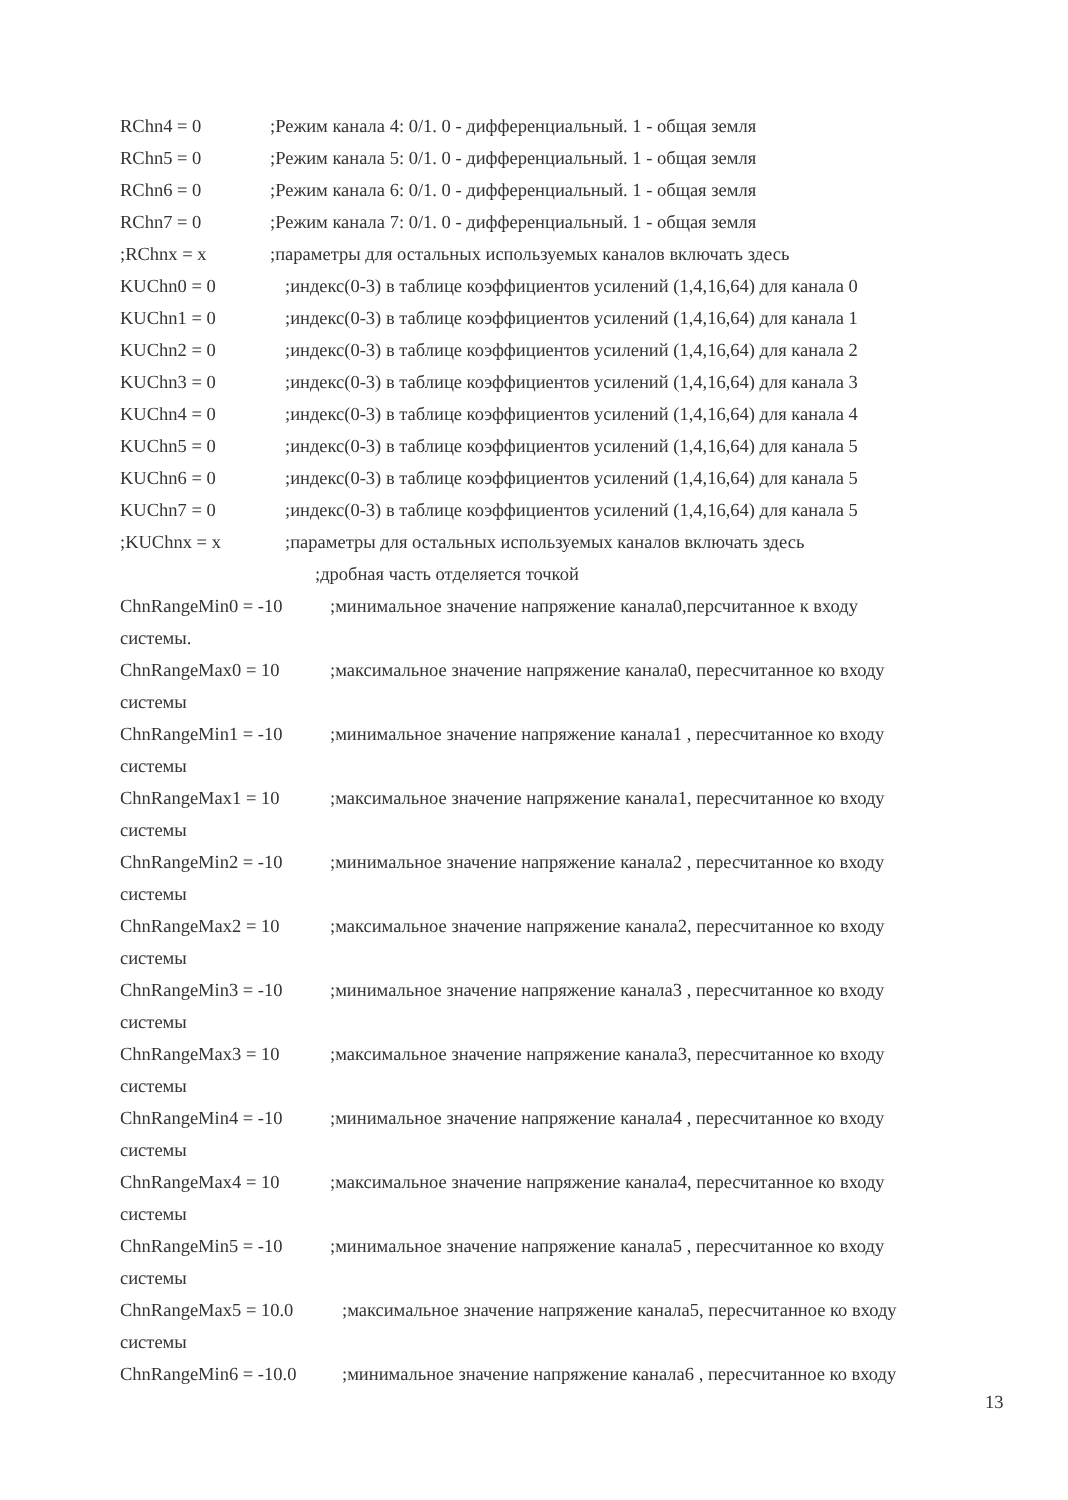RChn4 = 0;Режим канала 4: 0/1. 0 - дифференциальный. 1 - общая земля
RChn5 = 0;Режим канала 5: 0/1. 0 - дифференциальный. 1 - общая земля
RChn6 = 0;Режим канала 6: 0/1. 0 - дифференциальный. 1 - общая земля
RChn7 = 0;Режим канала 7: 0/1. 0 - дифференциальный. 1 - общая земля
;RChnx = x;параметры для остальных используемых каналов включать здесь
KUChn0 = 0;индекс(0-3) в таблице коэффициентов усилений (1,4,16,64) для канала 0
KUChn1 = 0;индекс(0-3) в таблице коэффициентов усилений (1,4,16,64) для канала 1
KUChn2 = 0;индекс(0-3) в таблице коэффициентов усилений (1,4,16,64) для канала 2
KUChn3 = 0;индекс(0-3) в таблице коэффициентов усилений (1,4,16,64) для канала 3
KUChn4 = 0;индекс(0-3) в таблице коэффициентов усилений (1,4,16,64) для канала 4
KUChn5 = 0;индекс(0-3) в таблице коэффициентов усилений (1,4,16,64) для канала 5
KUChn6 = 0;индекс(0-3) в таблице коэффициентов усилений (1,4,16,64) для канала 5
KUChn7 = 0;индекс(0-3) в таблице коэффициентов усилений (1,4,16,64) для канала 5
;KUChnx = x;параметры для остальных используемых каналов включать здесь
;дробная часть отделяется точкой
ChnRangeMin0 = -10;минимальное значение напряжение канала0,персчитанное к входу
системы.
ChnRangeMax0 = 10;максимальное значение напряжение канала0, пересчитанное ко входу
системы
ChnRangeMin1 = -10;минимальное значение напряжение канала1 , пересчитанное ко входу
системы
ChnRangeMax1 = 10;максимальное значение напряжение канала1, пересчитанное ко входу
системы
ChnRangeMin2 = -10;минимальное значение напряжение канала2 , пересчитанное ко входу
системы
ChnRangeMax2 = 10;максимальное значение напряжение канала2, пересчитанное ко входу
системы
ChnRangeMin3 = -10;минимальное значение напряжение канала3 , пересчитанное ко входу
системы
ChnRangeMax3 = 10;максимальное значение напряжение канала3, пересчитанное ко входу
системы
ChnRangeMin4 = -10;минимальное значение напряжение канала4 , пересчитанное ко входу
системы
ChnRangeMax4 = 10;максимальное значение напряжение канала4, пересчитанное ко входу
системы
ChnRangeMin5 = -10;минимальное значение напряжение канала5 , пересчитанное ко входу
системы
ChnRangeMax5 = 10.0;максимальное значение напряжение канала5, пересчитанное ко входу
системы
ChnRangeMin6 = -10.0;минимальное значение напряжение канала6 , пересчитанное ко входу
13